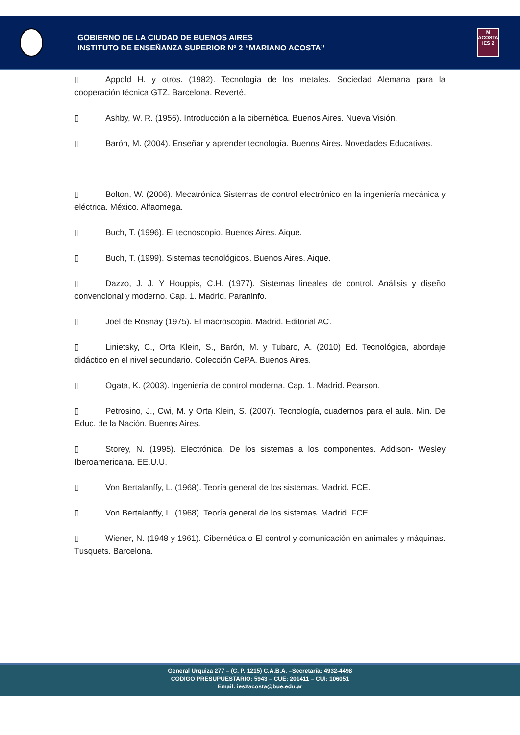GOBIERNO DE LA CIUDAD DE BUENOS AIRES
INSTITUTO DE ENSEÑANZA SUPERIOR Nº 2 “MARIANO ACOSTA”
M
ACOSTA
IES 2
▯ Appold H. y otros. (1982). Tecnología de los metales. Sociedad Alemana para la cooperación técnica GTZ. Barcelona. Reverté.
▯ Ashby, W. R. (1956). Introducción a la cibernética. Buenos Aires. Nueva Visión.
▯ Barón, M. (2004). Enseñar y aprender tecnología. Buenos Aires. Novedades Educativas.
▯ Bolton, W. (2006). Mecatrónica Sistemas de control electrónico en la ingeniería mecánica y eléctrica. México. Alfaomega.
▯ Buch, T. (1996). El tecnoscopio. Buenos Aires. Aique.
▯ Buch, T. (1999). Sistemas tecnológicos. Buenos Aires. Aique.
▯ Dazzo, J. J. Y Houppis, C.H. (1977). Sistemas lineales de control. Análisis y diseño convencional y moderno. Cap. 1. Madrid. Paraninfo.
▯ Joel de Rosnay (1975). El macroscopio. Madrid. Editorial AC.
▯ Linietsky, C., Orta Klein, S., Barón, M. y Tubaro, A. (2010) Ed. Tecnológica, abordaje didáctico en el nivel secundario. Colección CePA. Buenos Aires.
▯ Ogata, K. (2003). Ingeniería de control moderna. Cap. 1. Madrid. Pearson.
▯ Petrosino, J., Cwi, M. y Orta Klein, S. (2007). Tecnología, cuadernos para el aula. Min. De Educ. de la Nación. Buenos Aires.
▯ Storey, N. (1995). Electrónica. De los sistemas a los componentes. Addison- Wesley Iberoamericana. EE.U.U.
▯ Von Bertalanffy, L. (1968). Teoría general de los sistemas. Madrid. FCE.
▯ Von Bertalanffy, L. (1968). Teoría general de los sistemas. Madrid. FCE.
▯ Wiener, N. (1948 y 1961). Cibernética o El control y comunicación en animales y máquinas. Tusquets. Barcelona.
General Urquiza 277 – (C. P. 1215) C.A.B.A. –Secretaría: 4932-4498
CODIGO PRESUPUESTARIO: 5943 – CUE: 201411 – CUI: 106051
Email: ies2acosta@bue.edu.ar